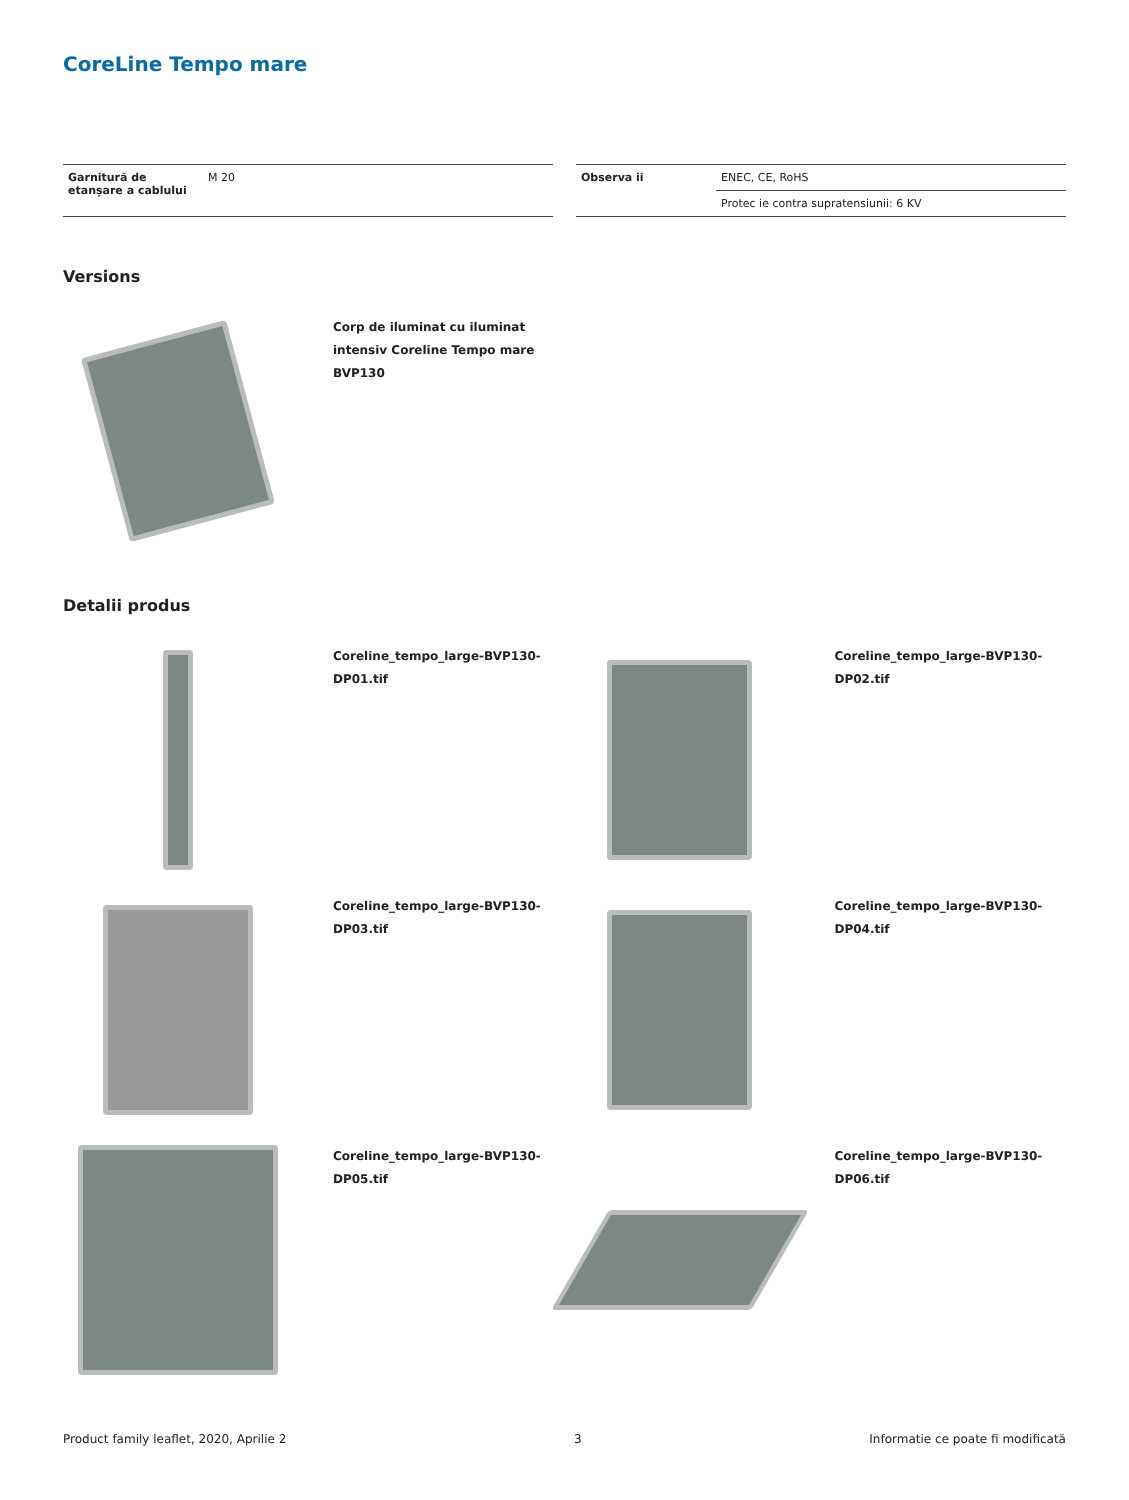CoreLine Tempo mare
| Garnitură de etanșare a cablului | M 20 |
| Observa ii | ENEC, CE, RoHS |
| | Protec ie contra supratensiunii: 6 KV |
Versions
Corp de iluminat cu iluminat intensiv Coreline Tempo mare BVP130
Detalii produs
Coreline_tempo_large-BVP130-DP01.tif Coreline_tempo_large-BVP130-DP02.tif
Coreline_tempo_large-BVP130-DP03.tif Coreline_tempo_large-BVP130-DP04.tif
Coreline_tempo_large-BVP130-DP05.tif Coreline_tempo_large-BVP130-DP06.tif
Product family leaflet, 2020, Aprilie 2 3 Informatie ce poate fi modificată